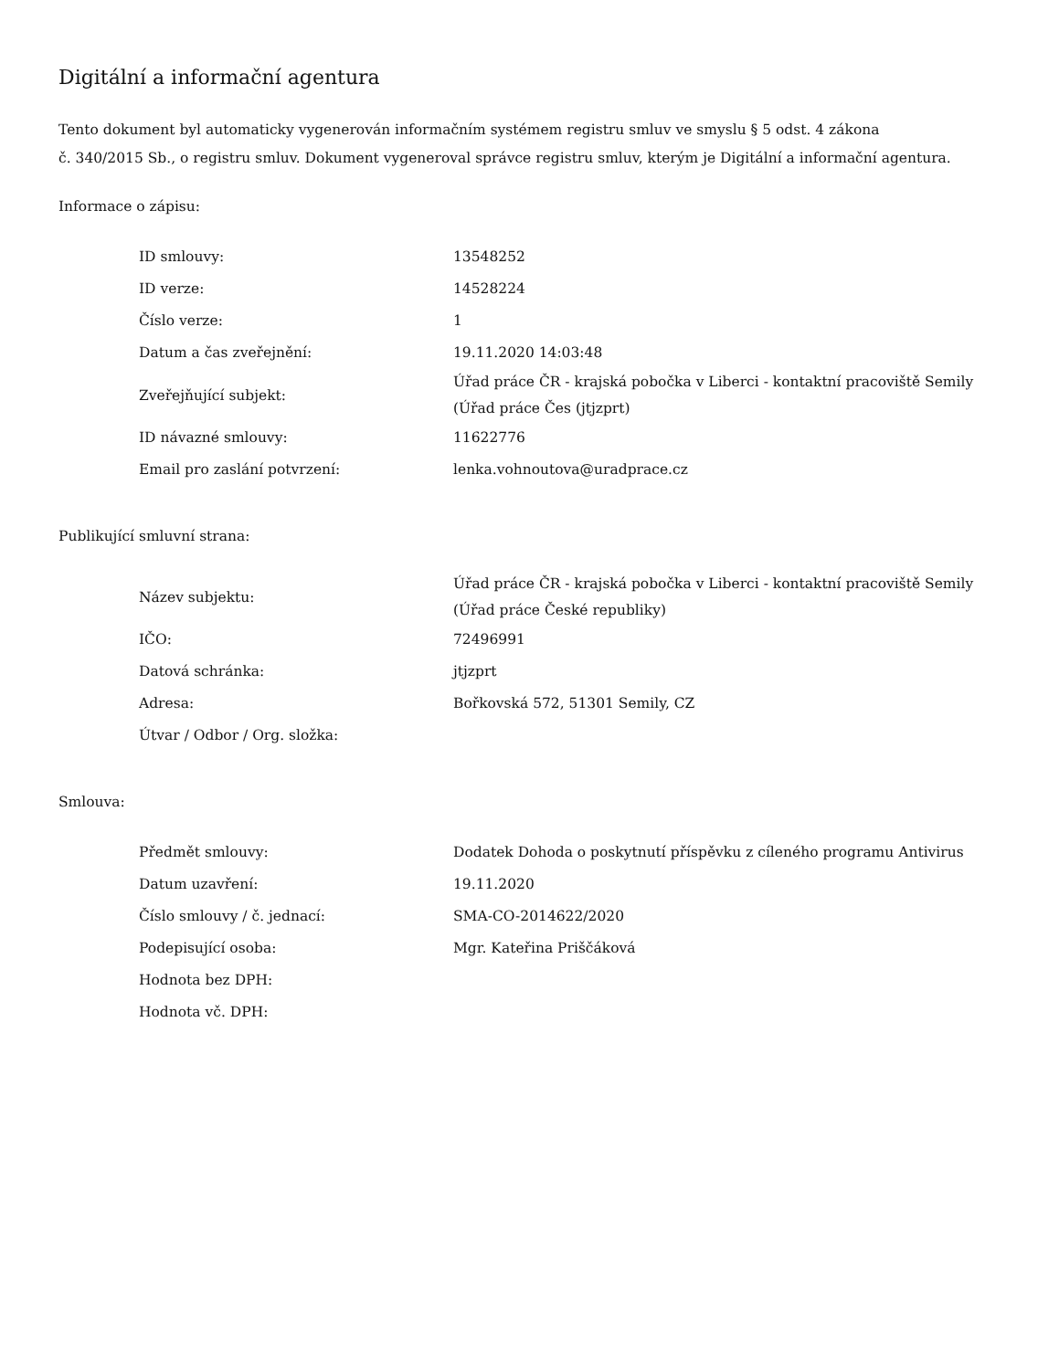Digitální a informační agentura
Tento dokument byl automaticky vygenerován informačním systémem registru smluv ve smyslu § 5 odst. 4 zákona
č. 340/2015 Sb., o registru smluv. Dokument vygeneroval správce registru smluv, kterým je Digitální a informační agentura.
Informace o zápisu:
| ID smlouvy: | 13548252 |
| ID verze: | 14528224 |
| Číslo verze: | 1 |
| Datum a čas zveřejnění: | 19.11.2020 14:03:48 |
| Zveřejňující subjekt: | Úřad práce ČR - krajská pobočka v Liberci - kontaktní pracoviště Semily (Úřad práce Čes (jtjzprt) |
| ID návazné smlouvy: | 11622776 |
| Email pro zaslání potvrzení: | lenka.vohnoutova@uradprace.cz |
Publikující smluvní strana:
| Název subjektu: | Úřad práce ČR - krajská pobočka v Liberci - kontaktní pracoviště Semily (Úřad práce České republiky) |
| IČO: | 72496991 |
| Datová schránka: | jtjzprt |
| Adresa: | Bořkovská 572, 51301 Semily, CZ |
| Útvar / Odbor / Org. složka: | |
Smlouva:
| Předmět smlouvy: | Dodatek Dohoda o poskytnutí příspěvku z cíleného programu Antivirus |
| Datum uzavření: | 19.11.2020 |
| Číslo smlouvy / č. jednací: | SMA-CO-2014622/2020 |
| Podepisující osoba: | Mgr. Kateřina Priščáková |
| Hodnota bez DPH: | |
| Hodnota vč. DPH: | |